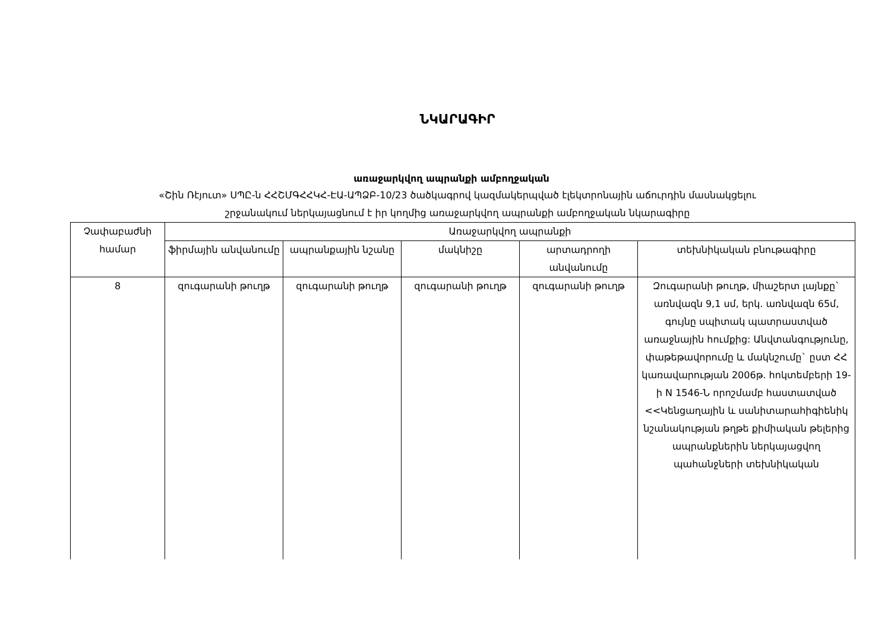ՆԿԱՐԱԳԻՐ
առաջարկվող ապրանքի ամբողջական
«Շին Ռէյուտ» ՍՊԸ-ն ՀՀՇՄԳՀՀԿՀ-ԷԱ-ԱՊՁԲ-10/23 ծածկագրով կազմակերպված էլեկտրոնային աճուրդին մասնակցելու
շրջանակում ներկայացնում է իր կողմից առաջարկվող ապրանքի ամբողջական նկարագիրը
| Չափաբաժնի համար | Առաջարկվող ապրանքի | | | | |
| --- | --- | --- | --- | --- | --- |
| | ֆիրմային անվանումը | ապրանքային նշանը | մակնիշը | արտադրողի անվանումը | տեխնիկական բնութագիրը |
| 8 | զուգարանի թուղթ | զուգարանի թուղթ | զուգարանի թուղթ | զուգարանի թուղթ | Զուգարանի թուղթ, միաշերտ լայնքը` առնվազն 9,1 սմ, երկ. առնվազն 65մ, գույնը սպիտակ պատրաստված առաջնային հումքից: Անվտանգությունը, փաթեթավորումը և մակնշումը` ըստ ՀՀ կառավարության 2006թ. հոկտեմբերի 19-ի N 1546-Ն որոշմամբ հաստատված <<Կենցաղային և սանիտարահիգիենիկ նշանակության թղթե քիմիական թելերից ապրանքներին ներկայացվող պահանջների տեխնիկական |